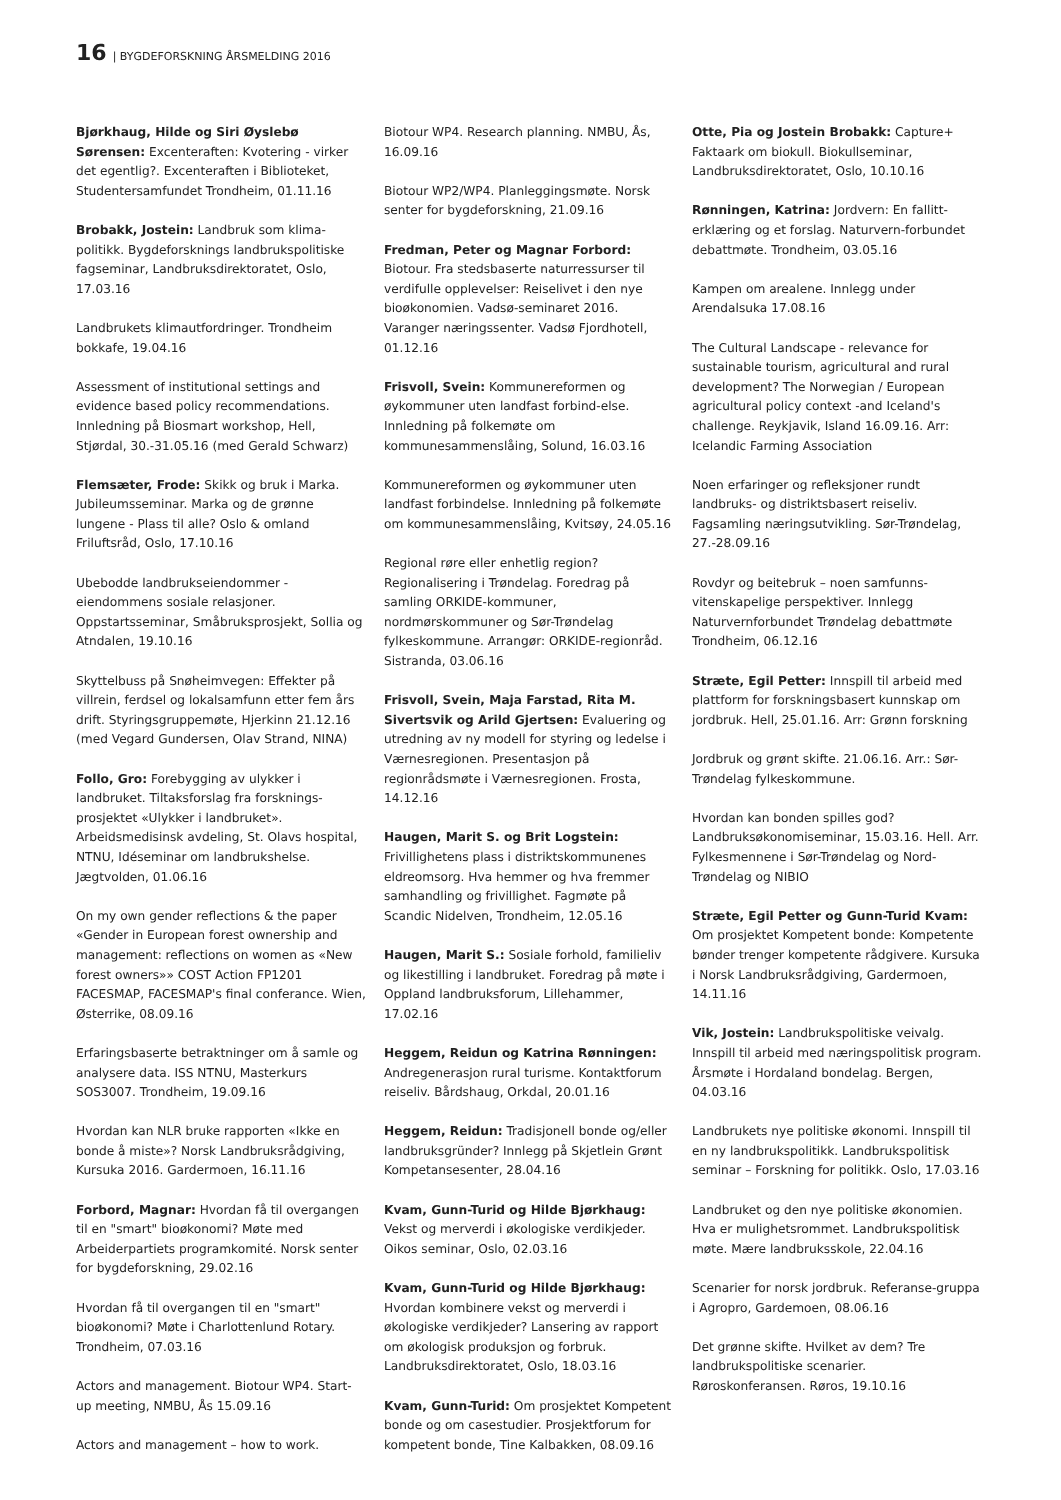16 | BYGDEFORSKNING ÅRSMELDING 2016
Bjørkhaug, Hilde og Siri Øyslebø Sørensen: Excenteraften: Kvotering - virker det egentlig?. Excenteraften i Biblioteket, Studentersamfundet Trondheim, 01.11.16
Brobakk, Jostein: Landbruk som klima-politikk. Bygdeforsknings landbrukspolitiske fagseminar, Landbruksdirektoratet, Oslo, 17.03.16
Landbrukets klimautfordringer. Trondheim bokkafe, 19.04.16
Assessment of institutional settings and evidence based policy recommendations. Innledning på Biosmart workshop, Hell, Stjørdal, 30.-31.05.16 (med Gerald Schwarz)
Flemsæter, Frode: Skikk og bruk i Marka. Jubileumsseminar. Marka og de grønne lungene - Plass til alle? Oslo & omland Friluftsråd, Oslo, 17.10.16
Ubebodde landbrukseiendommer - eiendommens sosiale relasjoner. Oppstartsseminar, Småbruksprosjekt, Sollia og Atndalen, 19.10.16
Skyttelbuss på Snøheimvegen: Effekter på villrein, ferdsel og lokalsamfunn etter fem års drift. Styringsgruppemøte, Hjerkinn 21.12.16 (med Vegard Gundersen, Olav Strand, NINA)
Follo, Gro: Forebygging av ulykker i landbruket. Tiltaksforslag fra forsknings-prosjektet «Ulykker i landbruket». Arbeidsmedisinsk avdeling, St. Olavs hospital, NTNU, Idéseminar om landbrukshelse. Jægtvolden, 01.06.16
On my own gender reflections & the paper «Gender in European forest ownership and management: reflections on women as «New forest owners»» COST Action FP1201 FACESMAP, FACESMAP's final conferance. Wien, Østerrike, 08.09.16
Erfaringsbaserte betraktninger om å samle og analysere data. ISS NTNU, Masterkurs SOS3007. Trondheim, 19.09.16
Hvordan kan NLR bruke rapporten «Ikke en bonde å miste»? Norsk Landbruksrådgiving, Kursuka 2016. Gardermoen, 16.11.16
Forbord, Magnar: Hvordan få til overgangen til en "smart" bioøkonomi? Møte med Arbeiderpartiets programkomité. Norsk senter for bygdeforskning, 29.02.16
Hvordan få til overgangen til en "smart" bioøkonomi? Møte i Charlottenlund Rotary. Trondheim, 07.03.16
Actors and management. Biotour WP4. Start-up meeting, NMBU, Ås 15.09.16
Actors and management – how to work.
Biotour WP4. Research planning. NMBU, Ås, 16.09.16
Biotour WP2/WP4. Planleggingsmøte. Norsk senter for bygdeforskning, 21.09.16
Fredman, Peter og Magnar Forbord: Biotour. Fra stedsbaserte naturressurser til verdifulle opplevelser: Reiselivet i den nye bioøkonomien. Vadsø-seminaret 2016. Varanger næringssenter. Vadsø Fjordhotell, 01.12.16
Frisvoll, Svein: Kommunereformen og øykommuner uten landfast forbind-else. Innledning på folkemøte om kommunesammenslåing, Solund, 16.03.16
Kommunereformen og øykommuner uten landfast forbindelse. Innledning på folkemøte om kommunesammenslåing, Kvitsøy, 24.05.16
Regional røre eller enhetlig region? Regionalisering i Trøndelag. Foredrag på samling ORKIDE-kommuner, nordmørskommuner og Sør-Trøndelag fylkeskommune. Arrangør: ORKIDE-regionråd. Sistranda, 03.06.16
Frisvoll, Svein, Maja Farstad, Rita M. Sivertsvik og Arild Gjertsen: Evaluering og utredning av ny modell for styring og ledelse i Værnesregionen. Presentasjon på regionrådsmøte i Værnesregionen. Frosta, 14.12.16
Haugen, Marit S. og Brit Logstein: Frivillighetens plass i distriktskommunenes eldreomsorg. Hva hemmer og hva fremmer samhandling og frivillighet. Fagmøte på Scandic Nidelven, Trondheim, 12.05.16
Haugen, Marit S.: Sosiale forhold, familieliv og likestilling i landbruket. Foredrag på møte i Oppland landbruksforum, Lillehammer, 17.02.16
Heggem, Reidun og Katrina Rønningen: Andregenerasjon rural turisme. Kontaktforum reiseliv. Bårdshaug, Orkdal, 20.01.16
Heggem, Reidun: Tradisjonell bonde og/eller landbruksgründer? Innlegg på Skjetlein Grønt Kompetansesenter, 28.04.16
Kvam, Gunn-Turid og Hilde Bjørkhaug: Vekst og merverdi i økologiske verdikjeder. Oikos seminar, Oslo, 02.03.16
Kvam, Gunn-Turid og Hilde Bjørkhaug: Hvordan kombinere vekst og merverdi i økologiske verdikjeder? Lansering av rapport om økologisk produksjon og forbruk. Landbruksdirektoratet, Oslo, 18.03.16
Kvam, Gunn-Turid: Om prosjektet Kompetent bonde og om casestudier. Prosjektforum for kompetent bonde, Tine Kalbakken, 08.09.16
Otte, Pia og Jostein Brobakk: Capture+ Faktaark om biokull. Biokullseminar, Landbruksdirektoratet, Oslo, 10.10.16
Rønningen, Katrina: Jordvern: En fallitt-erklæring og et forslag. Naturvern-forbundet debattmøte. Trondheim, 03.05.16
Kampen om arealene. Innlegg under Arendalsuka 17.08.16
The Cultural Landscape - relevance for sustainable tourism, agricultural and rural development? The Norwegian / European agricultural policy context -and Iceland's challenge. Reykjavik, Island 16.09.16. Arr: Icelandic Farming Association
Noen erfaringer og refleksjoner rundt landbruks- og distriktsbasert reiseliv. Fagsamling næringsutvikling. Sør-Trøndelag, 27.-28.09.16
Rovdyr og beitebruk – noen samfunns-vitenskapelige perspektiver. Innlegg Naturvernforbundet Trøndelag debattmøte Trondheim, 06.12.16
Stræte, Egil Petter: Innspill til arbeid med plattform for forskningsbasert kunnskap om jordbruk. Hell, 25.01.16. Arr: Grønn forskning
Jordbruk og grønt skifte. 21.06.16. Arr.: Sør-Trøndelag fylkeskommune.
Hvordan kan bonden spilles god? Landbruksøkonomiseminar, 15.03.16. Hell. Arr. Fylkesmennene i Sør-Trøndelag og Nord-Trøndelag og NIBIO
Stræte, Egil Petter og Gunn-Turid Kvam: Om prosjektet Kompetent bonde: Kompetente bønder trenger kompetente rådgivere. Kursuka i Norsk Landbruksrådgiving, Gardermoen, 14.11.16
Vik, Jostein: Landbrukspolitiske veivalg. Innspill til arbeid med næringspolitisk program. Årsmøte i Hordaland bondelag. Bergen, 04.03.16
Landbrukets nye politiske økonomi. Innspill til en ny landbrukspolitikk. Landbrukspolitisk seminar – Forskning for politikk. Oslo, 17.03.16
Landbruket og den nye politiske økonomien. Hva er mulighetsrommet. Landbrukspolitisk møte. Mære landbruksskole, 22.04.16
Scenarier for norsk jordbruk. Referanse-gruppa i Agropro, Gardemoen, 08.06.16
Det grønne skifte. Hvilket av dem? Tre landbrukspolitiske scenarier. Røroskonferansen. Røros, 19.10.16